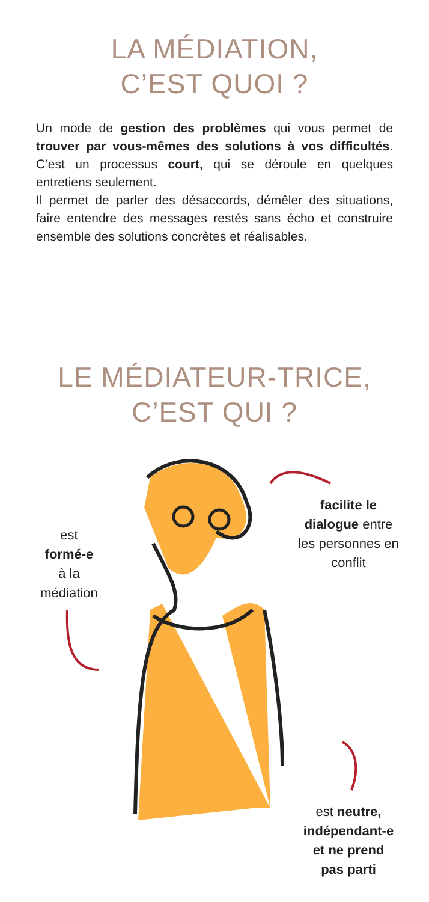LA MÉDIATION,
C’EST QUOI ?
Un mode de gestion des problèmes qui vous permet de trouver par vous-mêmes des solutions à vos difficultés. C’est un processus court, qui se déroule en quelques entretiens seulement.
Il permet de parler des désaccords, démêler des situations, faire entendre des messages restés sans écho et construire ensemble des solutions concrètes et réalisables.
LE MÉDIATEUR-TRICE,
C’EST QUI ?
est
formé-e
à la
médiation
facilite le
dialogue entre
les personnes en
conflit
est neutre,
indépendant-e
et ne prend
pas parti